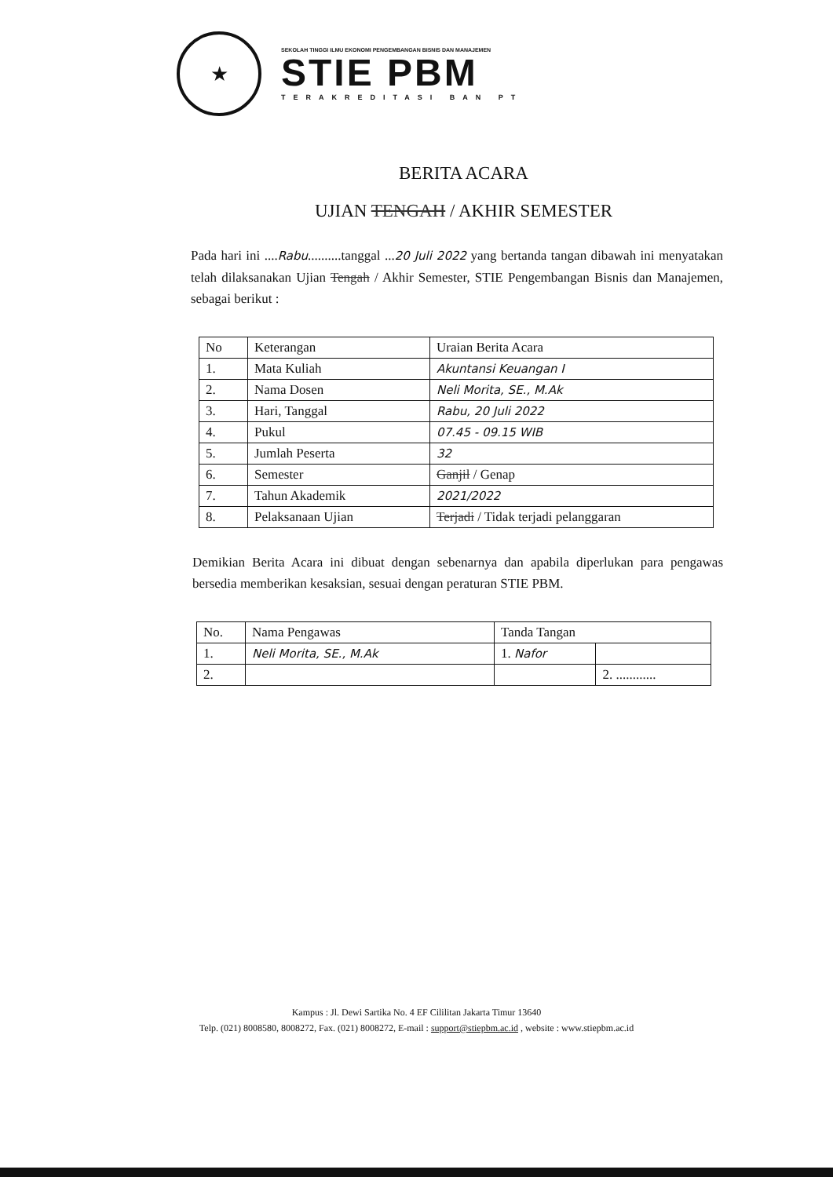★
SEKOLAH TINGGI ILMU EKONOMI PENGEMBANGAN BISNIS DAN MANAJEMEN
STIE PBM
TERAKREDITASI BAN PT
BERITA ACARA
UJIAN TENGAH / AKHIR SEMESTER
Pada hari ini ....Rabu..........tanggal ...20 Juli 2022 yang bertanda tangan dibawah ini menyatakan telah dilaksanakan Ujian Tengah / Akhir Semester, STIE Pengembangan Bisnis dan Manajemen, sebagai berikut :
| No | Keterangan | Uraian Berita Acara |
| --- | --- | --- |
| 1. | Mata Kuliah | Akuntansi Keuangan I |
| 2. | Nama Dosen | Neli Morita, SE., M.Ak |
| 3. | Hari, Tanggal | Rabu, 20 Juli 2022 |
| 4. | Pukul | 07.45 - 09.15 WIB |
| 5. | Jumlah Peserta | 32 |
| 6. | Semester | Ganjil / Genap |
| 7. | Tahun Akademik | 2021/2022 |
| 8. | Pelaksanaan Ujian | Terjadi / Tidak terjadi pelanggaran |
Demikian Berita Acara ini dibuat dengan sebenarnya dan apabila diperlukan para pengawas bersedia memberikan kesaksian, sesuai dengan peraturan STIE PBM.
| No. | Nama Pengawas | Tanda Tangan | |
| --- | --- | --- | --- |
| 1. | Neli Morita, SE., M.Ak | 1. Nafor | |
| 2. | | | 2. ............ |
Kampus : Jl. Dewi Sartika No. 4 EF Cililitan Jakarta Timur 13640
Telp. (021) 8008580, 8008272, Fax. (021) 8008272, E-mail : support@stiepbm.ac.id , website : www.stiepbm.ac.id